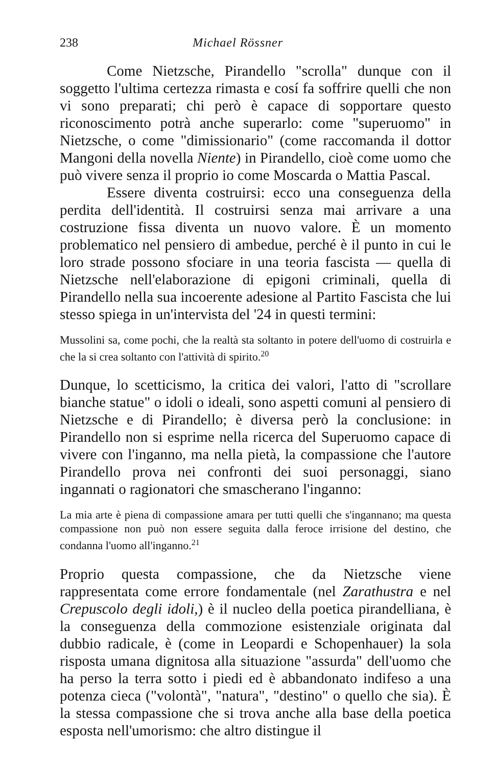238 Michael Rössner
Come Nietzsche, Pirandello "scrolla" dunque con il soggetto l'ultima certezza rimasta e cosí fa soffrire quelli che non vi sono preparati; chi però è capace di sopportare questo riconoscimento potrà anche superarlo: come "superuomo" in Nietzsche, o come "dimissionario" (come raccomanda il dottor Mangoni della novella Niente) in Pirandello, cioè come uomo che può vivere senza il proprio io come Moscarda o Mattia Pascal.
Essere diventa costruirsi: ecco una conseguenza della perdita dell'identità. Il costruirsi senza mai arrivare a una costruzione fissa diventa un nuovo valore. È un momento problematico nel pensiero di ambedue, perché è il punto in cui le loro strade possono sfociare in una teoria fascista — quella di Nietzsche nell'elaborazione di epigoni criminali, quella di Pirandello nella sua incoerente adesione al Partito Fascista che lui stesso spiega in un'intervista del '24 in questi termini:
Mussolini sa, come pochi, che la realtà sta soltanto in potere dell'uomo di costruirla e che la si crea soltanto con l'attività di spirito.<sup>20</sup>
Dunque, lo scetticismo, la critica dei valori, l'atto di "scrollare bianche statue" o idoli o ideali, sono aspetti comuni al pensiero di Nietzsche e di Pirandello; è diversa però la conclusione: in Pirandello non si esprime nella ricerca del Superuomo capace di vivere con l'inganno, ma nella pietà, la compassione che l'autore Pirandello prova nei confronti dei suoi personaggi, siano ingannati o ragionatori che smascherano l'inganno:
La mia arte è piena di compassione amara per tutti quelli che s'ingannano; ma questa compassione non può non essere seguita dalla feroce irrisione del destino, che condanna l'uomo all'inganno.<sup>21</sup>
Proprio questa compassione, che da Nietzsche viene rappresentata come errore fondamentale (nel Zarathustra e nel Crepuscolo degli idoli,) è il nucleo della poetica pirandelliana, è la conseguenza della commozione esistenziale originata dal dubbio radicale, è (come in Leopardi e Schopenhauer) la sola risposta umana dignitosa alla situazione "assurda" dell'uomo che ha perso la terra sotto i piedi ed è abbandonato indifeso a una potenza cieca ("volontà", "natura", "destino" o quello che sia). È la stessa compassione che si trova anche alla base della poetica esposta nell'umorismo: che altro distingue il